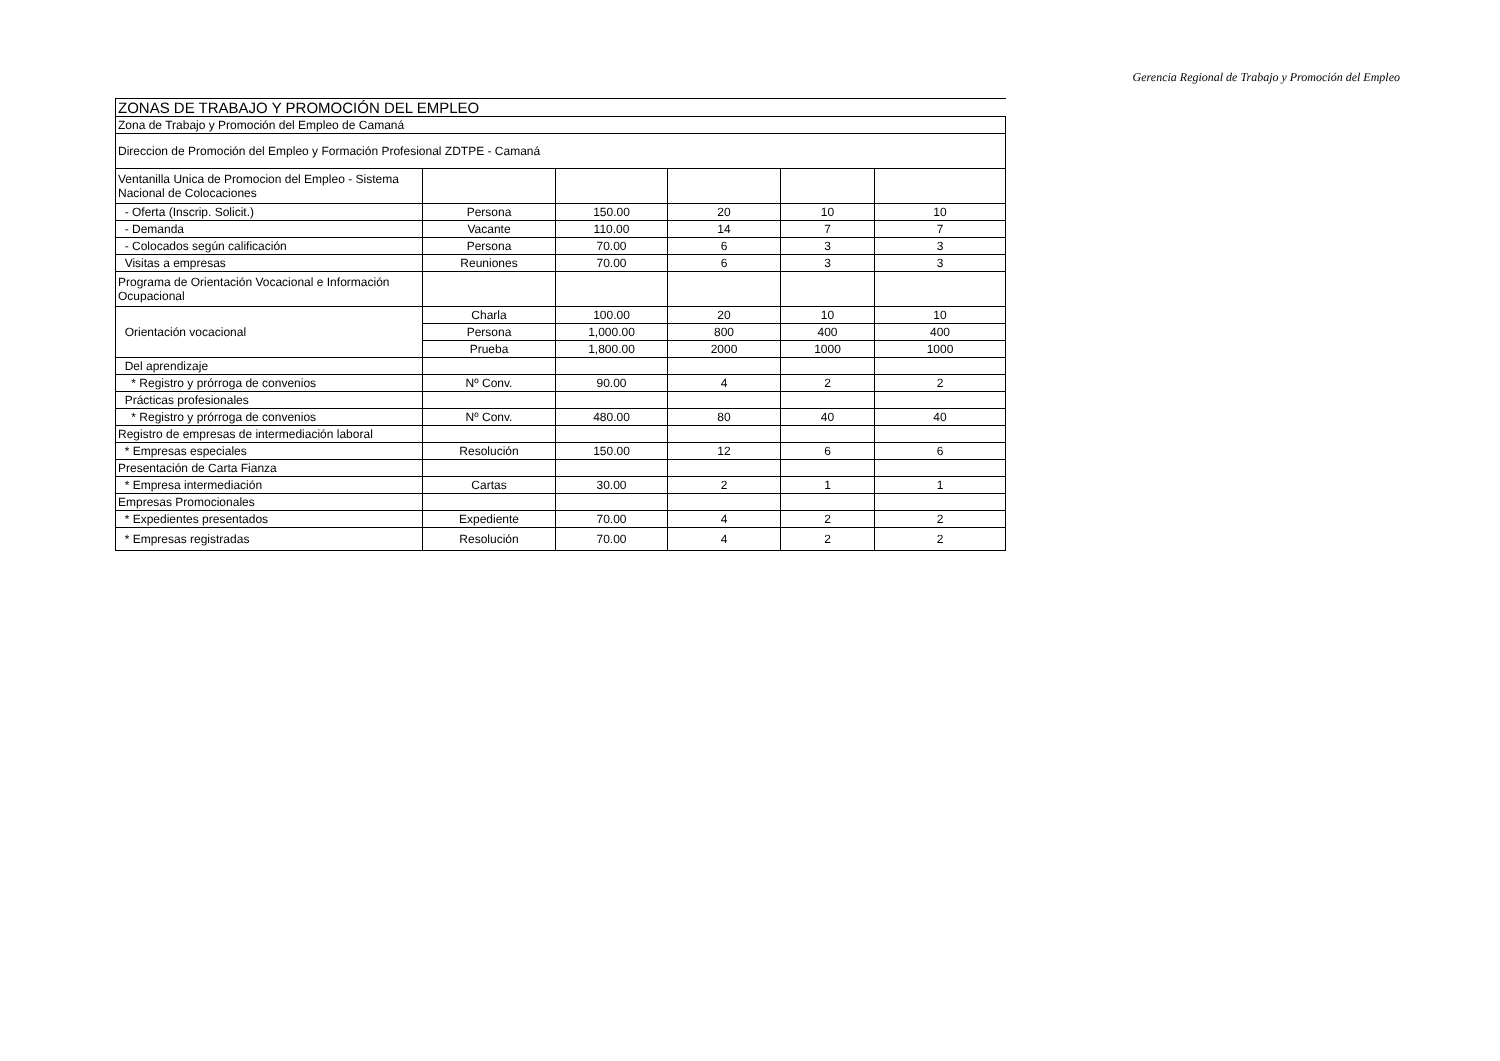Gerencia Regional de Trabajo y Promoción del Empleo
| ZONAS DE TRABAJO Y PROMOCIÓN DEL EMPLEO | | | | | |
| Zona de Trabajo y Promoción del Empleo de Camaná | | | | | |
| Direccion de Promoción del Empleo y Formación Profesional ZDTPE - Camaná | | | | | |
| Ventanilla Unica de Promocion del Empleo - Sistema Nacional de Colocaciones | | | | | |
| - Oferta (Inscrip. Solicit.) | Persona | 150.00 | 20 | 10 | 10 |
| - Demanda | Vacante | 110.00 | 14 | 7 | 7 |
| - Colocados según calificación | Persona | 70.00 | 6 | 3 | 3 |
| Visitas a empresas | Reuniones | 70.00 | 6 | 3 | 3 |
| Programa de Orientación Vocacional e Información Ocupacional | | | | | |
| Orientación vocacional | Charla | 100.00 | 20 | 10 | 10 |
| | Persona | 1,000.00 | 800 | 400 | 400 |
| | Prueba | 1,800.00 | 2000 | 1000 | 1000 |
| Del aprendizaje | | | | | |
| * Registro y prórroga de convenios | Nº Conv. | 90.00 | 4 | 2 | 2 |
| Prácticas profesionales | | | | | |
| * Registro y prórroga de convenios | Nº Conv. | 480.00 | 80 | 40 | 40 |
| Registro de empresas de intermediación laboral | | | | | |
| * Empresas especiales | Resolución | 150.00 | 12 | 6 | 6 |
| Presentación de Carta Fianza | | | | | |
| * Empresa intermediación | Cartas | 30.00 | 2 | 1 | 1 |
| Empresas Promocionales | | | | | |
| * Expedientes presentados | Expediente | 70.00 | 4 | 2 | 2 |
| * Empresas registradas | Resolución | 70.00 | 4 | 2 | 2 |